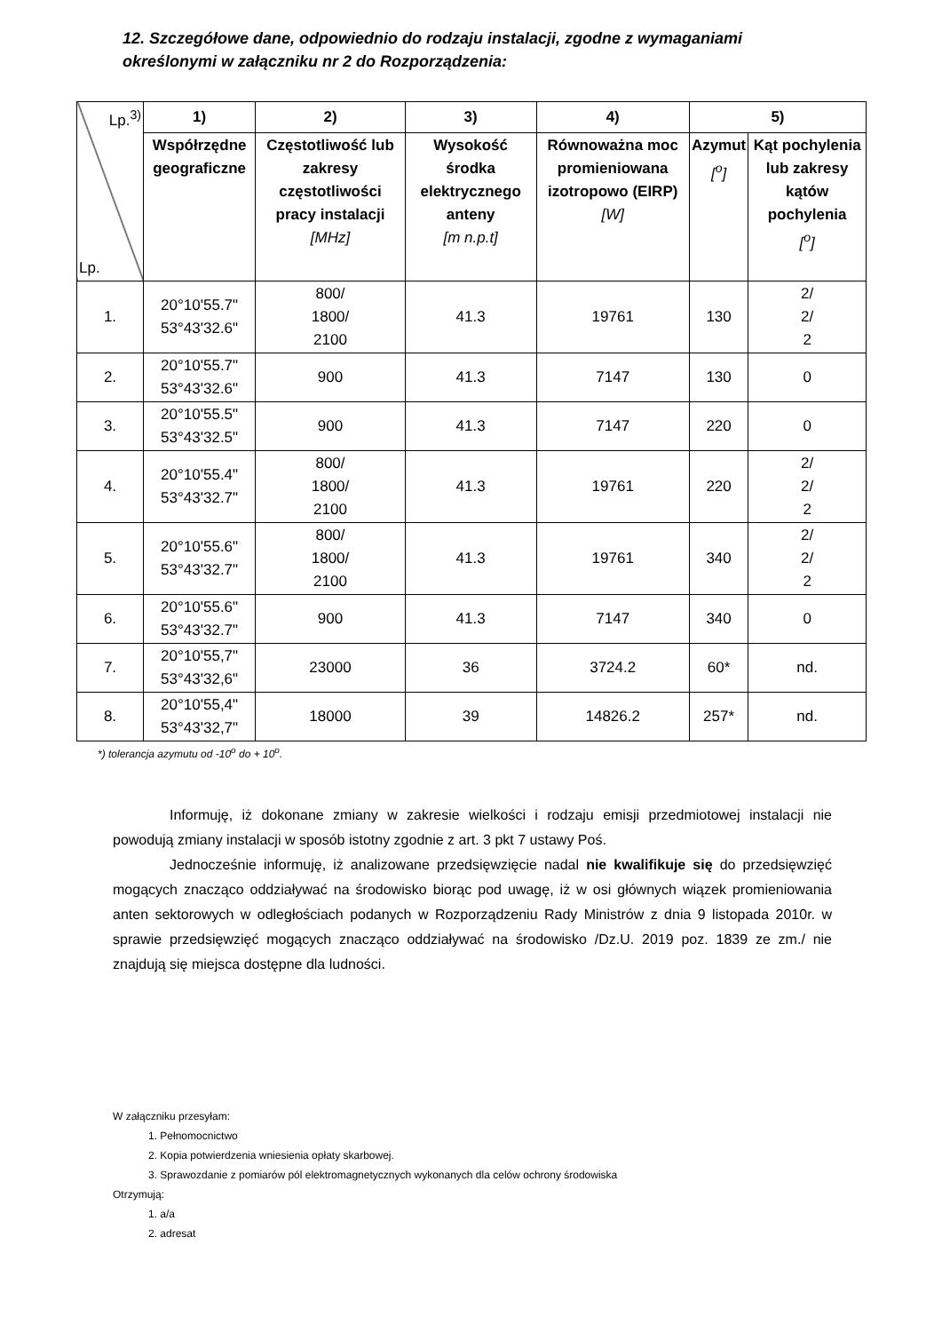12. Szczegółowe dane, odpowiednio do rodzaju instalacji, zgodne z wymaganiami określonymi w załączniku nr 2 do Rozporządzenia:
| Lp.<sup>3)</sup> Lp. | 1) | 2) | 3) | 4) | 5) | |
| | Współrzędne geograficzne | Częstotliwość lub zakresy częstotliwości pracy instalacji [MHz] | Wysokość środka elektrycznego anteny [m n.p.t] | Równoważna moc promieniowana izotropowo (EIRP) [W] | Azymut [<sup>o</sup>] | Kąt pochylenia lub zakresy kątów pochylenia [<sup>o</sup>] |
| 1. | 20°10'55.7" 53°43'32.6" | 800/ 1800/ 2100 | 41.3 | 19761 | 130 | 2/ 2/ 2 |
| 2. | 20°10'55.7" 53°43'32.6" | 900 | 41.3 | 7147 | 130 | 0 |
| 3. | 20°10'55.5" 53°43'32.5" | 900 | 41.3 | 7147 | 220 | 0 |
| 4. | 20°10'55.4" 53°43'32.7" | 800/ 1800/ 2100 | 41.3 | 19761 | 220 | 2/ 2/ 2 |
| 5. | 20°10'55.6" 53°43'32.7" | 800/ 1800/ 2100 | 41.3 | 19761 | 340 | 2/ 2/ 2 |
| 6. | 20°10'55.6" 53°43'32.7" | 900 | 41.3 | 7147 | 340 | 0 |
| 7. | 20°10'55,7" 53°43'32,6" | 23000 | 36 | 3724.2 | 60* | nd. |
| 8. | 20°10'55,4" 53°43'32,7" | 18000 | 39 | 14826.2 | 257* | nd. |
*) tolerancja azymutu od -10<sup>o</sup> do + 10<sup>o</sup>.
Informuję, iż dokonane zmiany w zakresie wielkości i rodzaju emisji przedmiotowej instalacji nie powodują zmiany instalacji w sposób istotny zgodnie z art. 3 pkt 7 ustawy Poś.
Jednocześnie informuję, iż analizowane przedsięwzięcie nadal nie kwalifikuje się do przedsięwzięć mogących znacząco oddziaływać na środowisko biorąc pod uwagę, iż w osi głównych wiązek promieniowania anten sektorowych w odległościach podanych w Rozporządzeniu Rady Ministrów z dnia 9 listopada 2010r. w sprawie przedsięwzięć mogących znacząco oddziaływać na środowisko /Dz.U. 2019 poz. 1839 ze zm./ nie znajdują się miejsca dostępne dla ludności.
W załączniku przesyłam:
1. Pełnomocnictwo
2. Kopia potwierdzenia wniesienia opłaty skarbowej.
3. Sprawozdanie z pomiarów pól elektromagnetycznych wykonanych dla celów ochrony środowiska
Otrzymują:
1. a/a
2. adresat